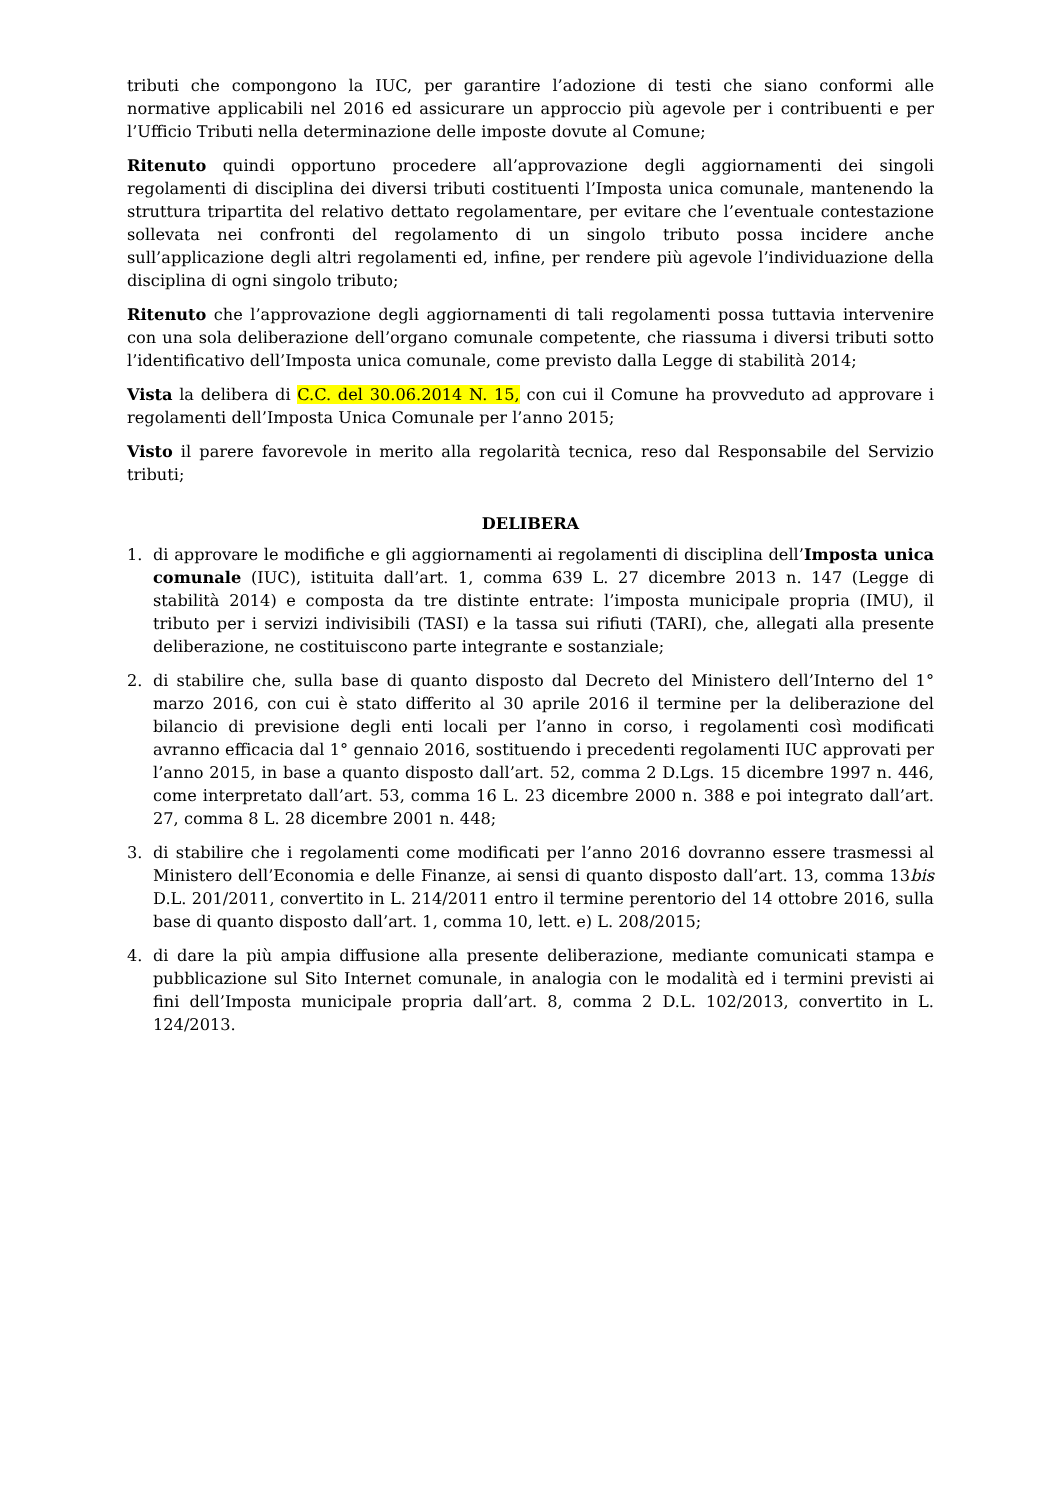tributi che compongono la IUC, per garantire l’adozione di testi che siano conformi alle normative applicabili nel 2016 ed assicurare un approccio più agevole per i contribuenti e per l’Ufficio Tributi nella determinazione delle imposte dovute al Comune;
Ritenuto quindi opportuno procedere all’approvazione degli aggiornamenti dei singoli regolamenti di disciplina dei diversi tributi costituenti l’Imposta unica comunale, mantenendo la struttura tripartita del relativo dettato regolamentare, per evitare che l’eventuale contestazione sollevata nei confronti del regolamento di un singolo tributo possa incidere anche sull’applicazione degli altri regolamenti ed, infine, per rendere più agevole l’individuazione della disciplina di ogni singolo tributo;
Ritenuto che l’approvazione degli aggiornamenti di tali regolamenti possa tuttavia intervenire con una sola deliberazione dell’organo comunale competente, che riassuma i diversi tributi sotto l’identificativo dell’Imposta unica comunale, come previsto dalla Legge di stabilità 2014;
Vista la delibera di C.C. del 30.06.2014 N. 15, con cui il Comune ha provveduto ad approvare i regolamenti dell’Imposta Unica Comunale per l’anno 2015;
Visto il parere favorevole in merito alla regolarità tecnica, reso dal Responsabile del Servizio tributi;
DELIBERA
1. di approvare le modifiche e gli aggiornamenti ai regolamenti di disciplina dell’Imposta unica comunale (IUC), istituita dall’art. 1, comma 639 L. 27 dicembre 2013 n. 147 (Legge di stabilità 2014) e composta da tre distinte entrate: l’imposta municipale propria (IMU), il tributo per i servizi indivisibili (TASI) e la tassa sui rifiuti (TARI), che, allegati alla presente deliberazione, ne costituiscono parte integrante e sostanziale;
2. di stabilire che, sulla base di quanto disposto dal Decreto del Ministero dell’Interno del 1° marzo 2016, con cui è stato differito al 30 aprile 2016 il termine per la deliberazione del bilancio di previsione degli enti locali per l’anno in corso, i regolamenti così modificati avranno efficacia dal 1° gennaio 2016, sostituendo i precedenti regolamenti IUC approvati per l’anno 2015, in base a quanto disposto dall’art. 52, comma 2 D.Lgs. 15 dicembre 1997 n. 446, come interpretato dall’art. 53, comma 16 L. 23 dicembre 2000 n. 388 e poi integrato dall’art. 27, comma 8 L. 28 dicembre 2001 n. 448;
3. di stabilire che i regolamenti come modificati per l’anno 2016 dovranno essere trasmessi al Ministero dell’Economia e delle Finanze, ai sensi di quanto disposto dall’art. 13, comma 13bis D.L. 201/2011, convertito in L. 214/2011 entro il termine perentorio del 14 ottobre 2016, sulla base di quanto disposto dall’art. 1, comma 10, lett. e) L. 208/2015;
4. di dare la più ampia diffusione alla presente deliberazione, mediante comunicati stampa e pubblicazione sul Sito Internet comunale, in analogia con le modalità ed i termini previsti ai fini dell’Imposta municipale propria dall’art. 8, comma 2 D.L. 102/2013, convertito in L. 124/2013.